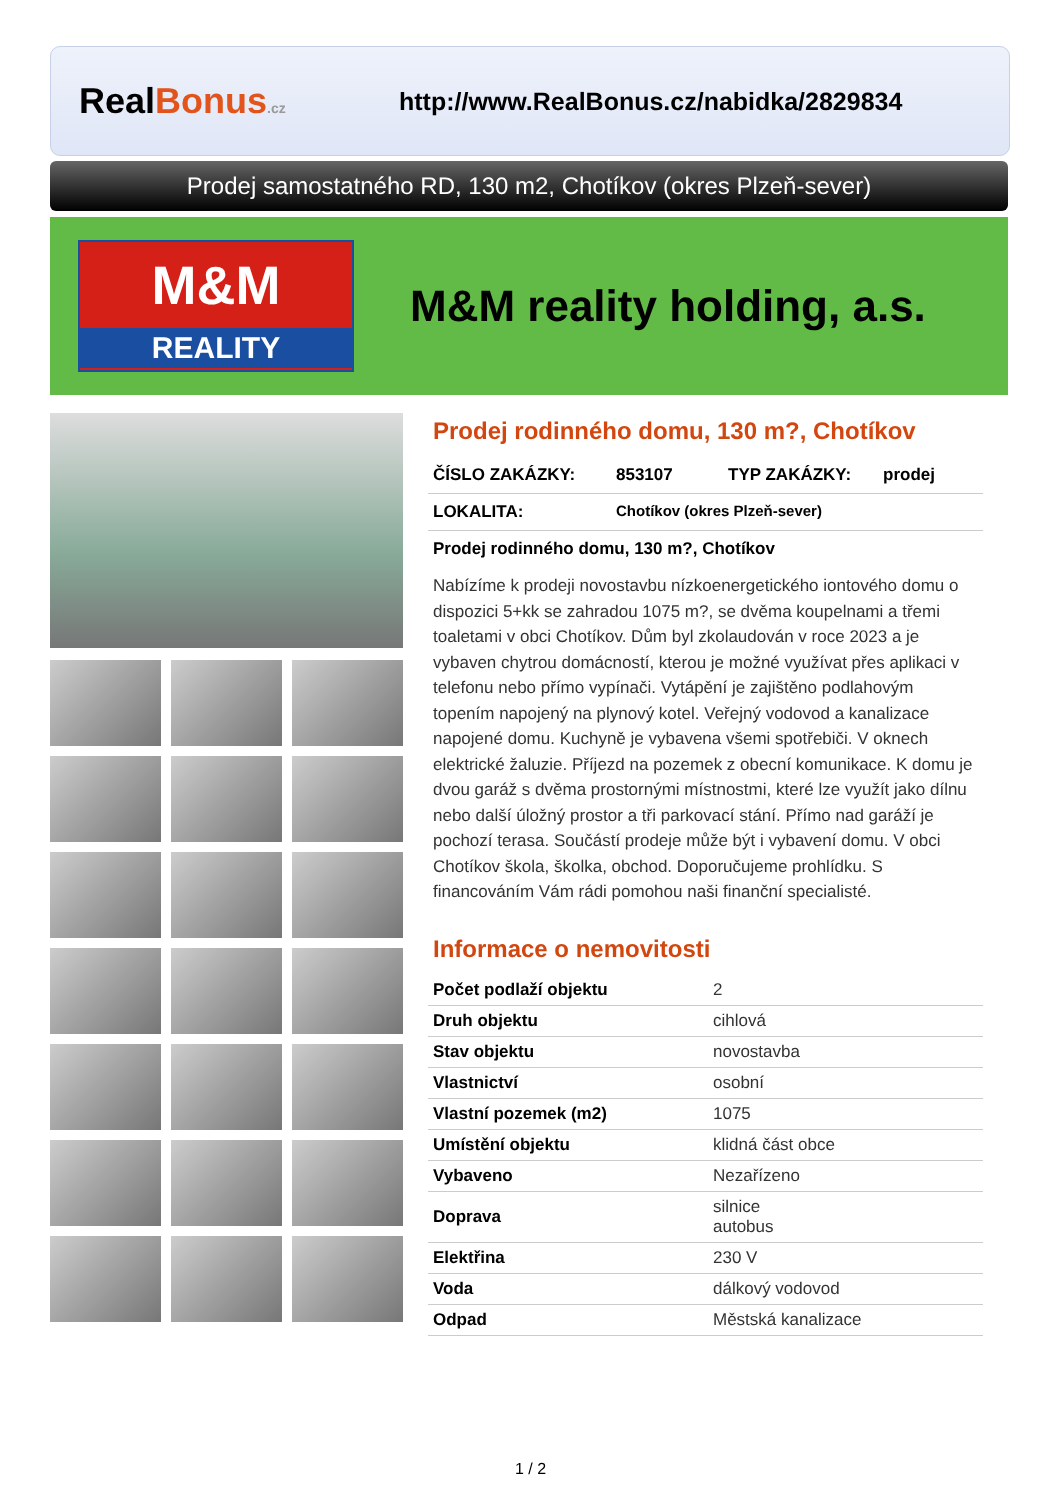RealBonus.cz
http://www.RealBonus.cz/nabidka/2829834
Prodej samostatného RD, 130 m2, Chotíkov (okres Plzeň-sever)
M&M
REALITY
M&M reality holding, a.s.
Prodej rodinného domu, 130 m?, Chotíkov
ČÍSLO ZAKÁZKY: 853107 TYP ZAKÁZKY: prodej
LOKALITA: Chotíkov (okres Plzeň-sever)
Prodej rodinného domu, 130 m?, Chotíkov
Nabízíme k prodeji novostavbu nízkoenergetického iontového domu o dispozici 5+kk se zahradou 1075 m?, se dvěma koupelnami a třemi toaletami v obci Chotíkov. Dům byl zkolaudován v roce 2023 a je vybaven chytrou domácností, kterou je možné využívat přes aplikaci v telefonu nebo přímo vypínači. Vytápění je zajištěno podlahovým topením napojený na plynový kotel. Veřejný vodovod a kanalizace napojené domu. Kuchyně je vybavena všemi spotřebiči. V oknech elektrické žaluzie. Příjezd na pozemek z obecní komunikace. K domu je dvou garáž s dvěma prostornými místnostmi, které lze využít jako dílnu nebo další úložný prostor a tři parkovací stání. Přímo nad garáží je pochozí terasa. Součástí prodeje může být i vybavení domu. V obci Chotíkov škola, školka, obchod. Doporučujeme prohlídku. S financováním Vám rádi pomohou naši finanční specialisté.
Informace o nemovitosti
| Počet podlaží objektu | 2 |
| Druh objektu | cihlová |
| Stav objektu | novostavba |
| Vlastnictví | osobní |
| Vlastní pozemek (m2) | 1075 |
| Umístění objektu | klidná část obce |
| Vybaveno | Nezařízeno |
| Doprava | silnice autobus |
| Elektřina | 230 V |
| Voda | dálkový vodovod |
| Odpad | Městská kanalizace |
1 / 2